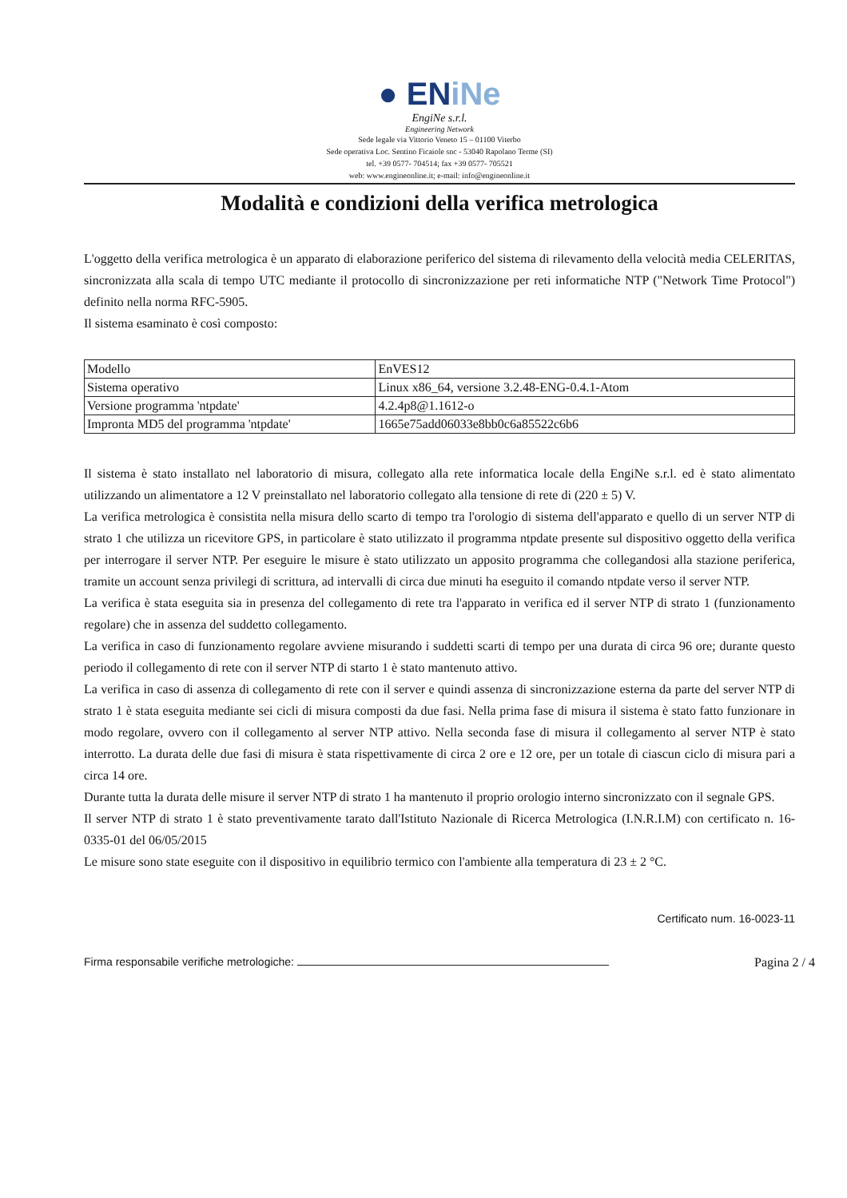● ENiNe
EngiNe s.r.l.
Engineering Network
Sede legale via Vittorio Veneto 15 – 01100 Viterbo
Sede operativa Loc. Sentino Ficaiole snc - 53040 Rapolano Terme (SI)
tel. +39 0577- 704514; fax +39 0577- 705521
web: www.engineonline.it; e-mail: info@engineonline.it
Modalità e condizioni della verifica metrologica
L'oggetto della verifica metrologica è un apparato di elaborazione periferico del sistema di rilevamento della velocità media CELERITAS, sincronizzata alla scala di tempo UTC mediante il protocollo di sincronizzazione per reti informatiche NTP ("Network Time Protocol") definito nella norma RFC-5905.
Il sistema esaminato è così composto:
| Modello | EnVES12 |
| Sistema operativo | Linux x86_64, versione 3.2.48-ENG-0.4.1-Atom |
| Versione programma 'ntpdate' | 4.2.4p8@1.1612-o |
| Impronta MD5 del programma 'ntpdate' | 1665e75add06033e8bb0c6a85522c6b6 |
Il sistema è stato installato nel laboratorio di misura, collegato alla rete informatica locale della EngiNe s.r.l. ed è stato alimentato utilizzando un alimentatore a 12 V preinstallato nel laboratorio collegato alla tensione di rete di (220 ± 5) V.
La verifica metrologica è consistita nella misura dello scarto di tempo tra l'orologio di sistema dell'apparato e quello di un server NTP di strato 1 che utilizza un ricevitore GPS, in particolare è stato utilizzato il programma ntpdate presente sul dispositivo oggetto della verifica per interrogare il server NTP. Per eseguire le misure è stato utilizzato un apposito programma che collegandosi alla stazione periferica, tramite un account senza privilegi di scrittura, ad intervalli di circa due minuti ha eseguito il comando ntpdate verso il server NTP.
La verifica è stata eseguita sia in presenza del collegamento di rete tra l'apparato in verifica ed il server NTP di strato 1 (funzionamento regolare) che in assenza del suddetto collegamento.
La verifica in caso di funzionamento regolare avviene misurando i suddetti scarti di tempo per una durata di circa 96 ore; durante questo periodo il collegamento di rete con il server NTP di starto 1 è stato mantenuto attivo.
La verifica in caso di assenza di collegamento di rete con il server e quindi assenza di sincronizzazione esterna da parte del server NTP di strato 1 è stata eseguita mediante sei cicli di misura composti da due fasi. Nella prima fase di misura il sistema è stato fatto funzionare in modo regolare, ovvero con il collegamento al server NTP attivo. Nella seconda fase di misura il collegamento al server NTP è stato interrotto. La durata delle due fasi di misura è stata rispettivamente di circa 2 ore e 12 ore, per un totale di ciascun ciclo di misura pari a circa 14 ore.
Durante tutta la durata delle misure il server NTP di strato 1 ha mantenuto il proprio orologio interno sincronizzato con il segnale GPS.
Il server NTP di strato 1 è stato preventivamente tarato dall'Istituto Nazionale di Ricerca Metrologica (I.N.R.I.M) con certificato n. 16-0335-01 del 06/05/2015
Le misure sono state eseguite con il dispositivo in equilibrio termico con l'ambiente alla temperatura di 23 ± 2 °C.
Certificato num. 16-0023-11
Firma responsabile verifiche metrologiche:
Pagina 2 / 4